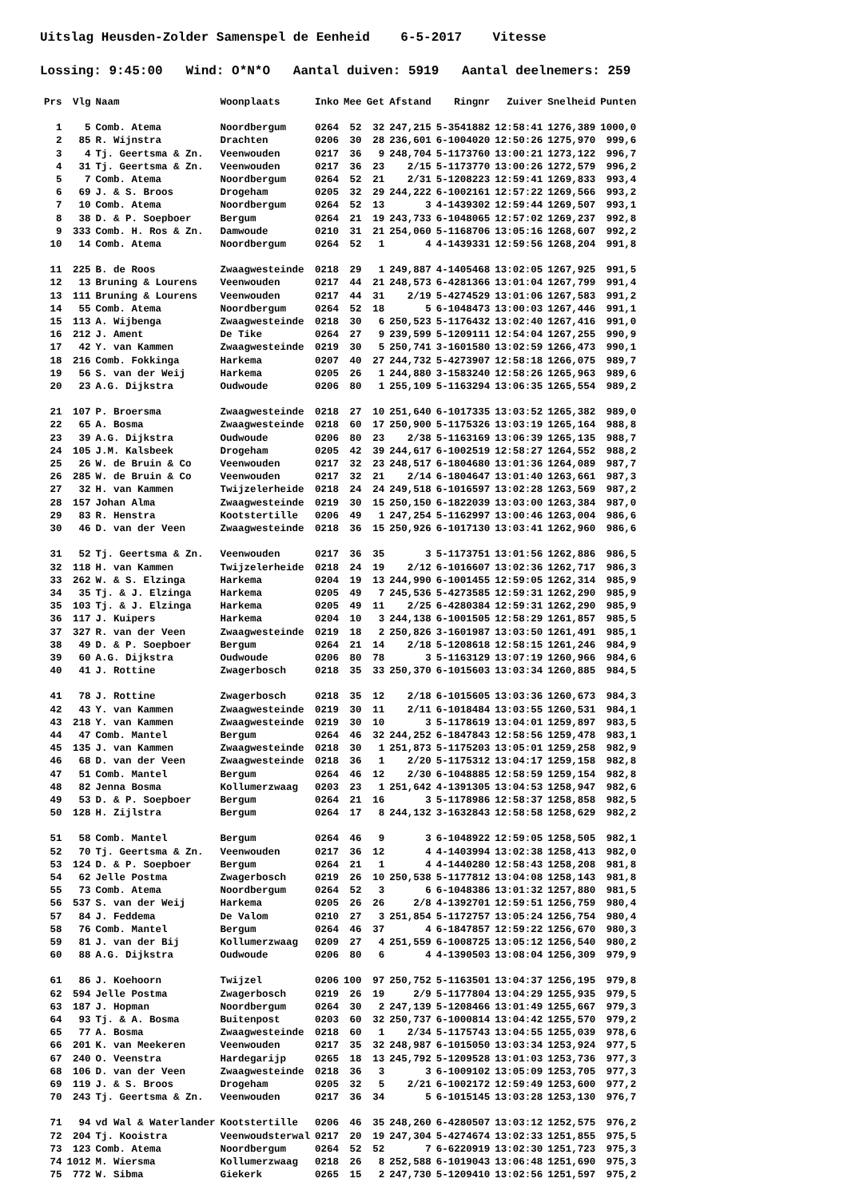Uitslag Heusden-Zolder Samenspel de Eenheid 6-5-2017 Vitesse
Lossing: 9:45:00 Wind: O*N*O Aantal duiven: 5919 Aantal deelnemers: 259
| Prs | Vlg | Naam | Woonplaats | Inko | Mee | Get | Afstand | Ringnr | Zuiver | Snelheid | Punten |
| --- | --- | --- | --- | --- | --- | --- | --- | --- | --- | --- | --- |
| 1 | 5 | Comb. Atema | Noordbergum | 0264 | 52 | 32 | 247,215 | 5-3541882 | 12:58:41 | 1276,389 | 1000,0 |
| 2 | 85 | R. Wijnstra | Drachten | 0206 | 30 | 28 | 236,601 | 6-1004020 | 12:50:26 | 1275,970 | 999,6 |
| 3 | 4 | Tj. Geertsma & Zn. | Veenwouden | 0217 | 36 | 9 | 248,704 | 5-1173760 | 13:00:21 | 1273,122 | 996,7 |
| 4 | 31 | Tj. Geertsma & Zn. | Veenwouden | 0217 | 36 | 23 | 2/15 | 5-1173770 | 13:00:26 | 1272,579 | 996,2 |
| 5 | 7 | Comb. Atema | Noordbergum | 0264 | 52 | 21 | 2/31 | 5-1208223 | 12:59:41 | 1269,833 | 993,4 |
| 6 | 69 | J. & S. Broos | Drogeham | 0205 | 32 | 29 | 244,222 | 6-1002161 | 12:57:22 | 1269,566 | 993,2 |
| 7 | 10 | Comb. Atema | Noordbergum | 0264 | 52 | 13 | 3 | 4-1439302 | 12:59:44 | 1269,507 | 993,1 |
| 8 | 38 | D. & P. Soepboer | Bergum | 0264 | 21 | 19 | 243,733 | 6-1048065 | 12:57:02 | 1269,237 | 992,8 |
| 9 | 333 | Comb. H. Ros & Zn. | Damwoude | 0210 | 31 | 21 | 254,060 | 5-1168706 | 13:05:16 | 1268,607 | 992,2 |
| 10 | 14 | Comb. Atema | Noordbergum | 0264 | 52 | 1 | 4 | 4-1439331 | 12:59:56 | 1268,204 | 991,8 |
| 11 | 225 | B. de Roos | Zwaagwesteinde | 0218 | 29 | 1 | 249,887 | 4-1405468 | 13:02:05 | 1267,925 | 991,5 |
| 12 | 13 | Bruning & Lourens | Veenwouden | 0217 | 44 | 21 | 248,573 | 6-4281366 | 13:01:04 | 1267,799 | 991,4 |
| 13 | 111 | Bruning & Lourens | Veenwouden | 0217 | 44 | 31 | 2/19 | 5-4274529 | 13:01:06 | 1267,583 | 991,2 |
| 14 | 55 | Comb. Atema | Noordbergum | 0264 | 52 | 18 | 5 | 6-1048473 | 13:00:03 | 1267,446 | 991,1 |
| 15 | 113 | A. Wijbenga | Zwaagwesteinde | 0218 | 30 | 6 | 250,523 | 5-1176432 | 13:02:40 | 1267,416 | 991,0 |
| 16 | 212 | J. Ament | De Tike | 0264 | 27 | 9 | 239,599 | 5-1209111 | 12:54:04 | 1267,255 | 990,9 |
| 17 | 42 | Y. van Kammen | Zwaagwesteinde | 0219 | 30 | 5 | 250,741 | 3-1601580 | 13:02:59 | 1266,473 | 990,1 |
| 18 | 216 | Comb. Fokkinga | Harkema | 0207 | 40 | 27 | 244,732 | 5-4273907 | 12:58:18 | 1266,075 | 989,7 |
| 19 | 56 | S. van der Weij | Harkema | 0205 | 26 | 1 | 244,880 | 3-1583240 | 12:58:26 | 1265,963 | 989,6 |
| 20 | 23 | A.G. Dijkstra | Oudwoude | 0206 | 80 | 1 | 255,109 | 5-1163294 | 13:06:35 | 1265,554 | 989,2 |
| 21 | 107 | P. Broersma | Zwaagwesteinde | 0218 | 27 | 10 | 251,640 | 6-1017335 | 13:03:52 | 1265,382 | 989,0 |
| 22 | 65 | A. Bosma | Zwaagwesteinde | 0218 | 60 | 17 | 250,900 | 5-1175326 | 13:03:19 | 1265,164 | 988,8 |
| 23 | 39 | A.G. Dijkstra | Oudwoude | 0206 | 80 | 23 | 2/38 | 5-1163169 | 13:06:39 | 1265,135 | 988,7 |
| 24 | 105 | J.M. Kalsbeek | Drogeham | 0205 | 42 | 39 | 244,617 | 6-1002519 | 12:58:27 | 1264,552 | 988,2 |
| 25 | 26 | W. de Bruin & Co | Veenwouden | 0217 | 32 | 23 | 248,517 | 6-1804680 | 13:01:36 | 1264,089 | 987,7 |
| 26 | 285 | W. de Bruin & Co | Veenwouden | 0217 | 32 | 21 | 2/14 | 6-1804647 | 13:01:40 | 1263,661 | 987,3 |
| 27 | 32 | H. van Kammen | Twijzelerheide | 0218 | 24 | 24 | 249,518 | 6-1016597 | 13:02:28 | 1263,569 | 987,2 |
| 28 | 157 | Johan Alma | Zwaagwesteinde | 0219 | 30 | 15 | 250,150 | 6-1822039 | 13:03:00 | 1263,384 | 987,0 |
| 29 | 83 | R. Henstra | Kootstertille | 0206 | 49 | 1 | 247,254 | 5-1162997 | 13:00:46 | 1263,004 | 986,6 |
| 30 | 46 | D. van der Veen | Zwaagwesteinde | 0218 | 36 | 15 | 250,926 | 6-1017130 | 13:03:41 | 1262,960 | 986,6 |
| 31 | 52 | Tj. Geertsma & Zn. | Veenwouden | 0217 | 36 | 35 | 3 | 5-1173751 | 13:01:56 | 1262,886 | 986,5 |
| 32 | 118 | H. van Kammen | Twijzelerheide | 0218 | 24 | 19 | 2/12 | 6-1016607 | 13:02:36 | 1262,717 | 986,3 |
| 33 | 262 | W. & S. Elzinga | Harkema | 0204 | 19 | 13 | 244,990 | 6-1001455 | 12:59:05 | 1262,314 | 985,9 |
| 34 | 35 | Tj. & J. Elzinga | Harkema | 0205 | 49 | 7 | 245,536 | 5-4273585 | 12:59:31 | 1262,290 | 985,9 |
| 35 | 103 | Tj. & J. Elzinga | Harkema | 0205 | 49 | 11 | 2/25 | 6-4280384 | 12:59:31 | 1262,290 | 985,9 |
| 36 | 117 | J. Kuipers | Harkema | 0204 | 10 | 3 | 244,138 | 6-1001505 | 12:58:29 | 1261,857 | 985,5 |
| 37 | 327 | R. van der Veen | Zwaagwesteinde | 0219 | 18 | 2 | 250,826 | 3-1601987 | 13:03:50 | 1261,491 | 985,1 |
| 38 | 49 | D. & P. Soepboer | Bergum | 0264 | 21 | 14 | 2/18 | 5-1208618 | 12:58:15 | 1261,246 | 984,9 |
| 39 | 60 | A.G. Dijkstra | Oudwoude | 0206 | 80 | 78 | 3 | 5-1163129 | 13:07:19 | 1260,966 | 984,6 |
| 40 | 41 | J. Rottine | Zwagerbosch | 0218 | 35 | 33 | 250,370 | 6-1015603 | 13:03:34 | 1260,885 | 984,5 |
| 41 | 78 | J. Rottine | Zwagerbosch | 0218 | 35 | 12 | 2/18 | 6-1015605 | 13:03:36 | 1260,673 | 984,3 |
| 42 | 43 | Y. van Kammen | Zwaagwesteinde | 0219 | 30 | 11 | 2/11 | 6-1018484 | 13:03:55 | 1260,531 | 984,1 |
| 43 | 218 | Y. van Kammen | Zwaagwesteinde | 0219 | 30 | 10 | 3 | 5-1178619 | 13:04:01 | 1259,897 | 983,5 |
| 44 | 47 | Comb. Mantel | Bergum | 0264 | 46 | 32 | 244,252 | 6-1847843 | 12:58:56 | 1259,478 | 983,1 |
| 45 | 135 | J. van Kammen | Zwaagwesteinde | 0218 | 30 | 1 | 251,873 | 5-1175203 | 13:05:01 | 1259,258 | 982,9 |
| 46 | 68 | D. van der Veen | Zwaagwesteinde | 0218 | 36 | 1 | 2/20 | 5-1175312 | 13:04:17 | 1259,158 | 982,8 |
| 47 | 51 | Comb. Mantel | Bergum | 0264 | 46 | 12 | 2/30 | 6-1048885 | 12:58:59 | 1259,154 | 982,8 |
| 48 | 82 | Jenna Bosma | Kollumerzwaag | 0203 | 23 | 1 | 251,642 | 4-1391305 | 13:04:53 | 1258,947 | 982,6 |
| 49 | 53 | D. & P. Soepboer | Bergum | 0264 | 21 | 16 | 3 | 5-1178986 | 12:58:37 | 1258,858 | 982,5 |
| 50 | 128 | H. Zijlstra | Bergum | 0264 | 17 | 8 | 244,132 | 3-1632843 | 12:58:58 | 1258,629 | 982,2 |
| 51 | 58 | Comb. Mantel | Bergum | 0264 | 46 | 9 | 3 | 6-1048922 | 12:59:05 | 1258,505 | 982,1 |
| 52 | 70 | Tj. Geertsma & Zn. | Veenwouden | 0217 | 36 | 12 | 4 | 4-1403994 | 13:02:38 | 1258,413 | 982,0 |
| 53 | 124 | D. & P. Soepboer | Bergum | 0264 | 21 | 1 | 4 | 4-1440280 | 12:58:43 | 1258,208 | 981,8 |
| 54 | 62 | Jelle Postma | Zwagerbosch | 0219 | 26 | 10 | 250,538 | 5-1177812 | 13:04:08 | 1258,143 | 981,8 |
| 55 | 73 | Comb. Atema | Noordbergum | 0264 | 52 | 3 | 6 | 6-1048386 | 13:01:32 | 1257,880 | 981,5 |
| 56 | 537 | S. van der Weij | Harkema | 0205 | 26 | 26 | 2/8 | 4-1392701 | 12:59:51 | 1256,759 | 980,4 |
| 57 | 84 | J. Feddema | De Valom | 0210 | 27 | 3 | 251,854 | 5-1172757 | 13:05:24 | 1256,754 | 980,4 |
| 58 | 76 | Comb. Mantel | Bergum | 0264 | 46 | 37 | 4 | 6-1847857 | 12:59:22 | 1256,670 | 980,3 |
| 59 | 81 | J. van der Bij | Kollumerzwaag | 0209 | 27 | 4 | 251,559 | 6-1008725 | 13:05:12 | 1256,540 | 980,2 |
| 60 | 88 | A.G. Dijkstra | Oudwoude | 0206 | 80 | 6 | 4 | 4-1390503 | 13:08:04 | 1256,309 | 979,9 |
| 61 | 86 | J. Koehoorn | Twijzel | 0206 | 100 | 97 | 250,752 | 5-1163501 | 13:04:37 | 1256,195 | 979,8 |
| 62 | 594 | Jelle Postma | Zwagerbosch | 0219 | 26 | 19 | 2/9 | 5-1177804 | 13:04:29 | 1255,935 | 979,5 |
| 63 | 187 | J. Hopman | Noordbergum | 0264 | 30 | 2 | 247,139 | 5-1208466 | 13:01:49 | 1255,667 | 979,3 |
| 64 | 93 | Tj. & A. Bosma | Buitenpost | 0203 | 60 | 32 | 250,737 | 6-1000814 | 13:04:42 | 1255,570 | 979,2 |
| 65 | 77 | A. Bosma | Zwaagwesteinde | 0218 | 60 | 1 | 2/34 | 5-1175743 | 13:04:55 | 1255,039 | 978,6 |
| 66 | 201 | K. van Meekeren | Veenwouden | 0217 | 35 | 32 | 248,987 | 6-1015050 | 13:03:34 | 1253,924 | 977,5 |
| 67 | 240 | O. Veenstra | Hardegarijp | 0265 | 18 | 13 | 245,792 | 5-1209528 | 13:01:03 | 1253,736 | 977,3 |
| 68 | 106 | D. van der Veen | Zwaagwesteinde | 0218 | 36 | 3 | 3 | 6-1009102 | 13:05:09 | 1253,705 | 977,3 |
| 69 | 119 | J. & S. Broos | Drogeham | 0205 | 32 | 5 | 2/21 | 6-1002172 | 12:59:49 | 1253,600 | 977,2 |
| 70 | 243 | Tj. Geertsma & Zn. | Veenwouden | 0217 | 36 | 34 | 5 | 6-1015145 | 13:03:28 | 1253,130 | 976,7 |
| 71 | 94 | vd Wal & Waterlander | Kootstertille | 0206 | 46 | 35 | 248,260 | 6-4280507 | 13:03:12 | 1252,575 | 976,2 |
| 72 | 204 | Tj. Kooistra | Veenwoudsterwal | 0217 | 20 | 19 | 247,304 | 5-4274674 | 13:02:33 | 1251,855 | 975,5 |
| 73 | 123 | Comb. Atema | Noordbergum | 0264 | 52 | 52 | 7 | 6-6220919 | 13:02:30 | 1251,723 | 975,3 |
| 74 | 1012 | M. Wiersma | Kollumerzwaag | 0218 | 26 | 8 | 252,588 | 6-1019043 | 13:06:48 | 1251,690 | 975,3 |
| 75 | 772 | W. Sibma | Giekerk | 0265 | 15 | 2 | 247,730 | 5-1209410 | 13:02:56 | 1251,597 | 975,2 |